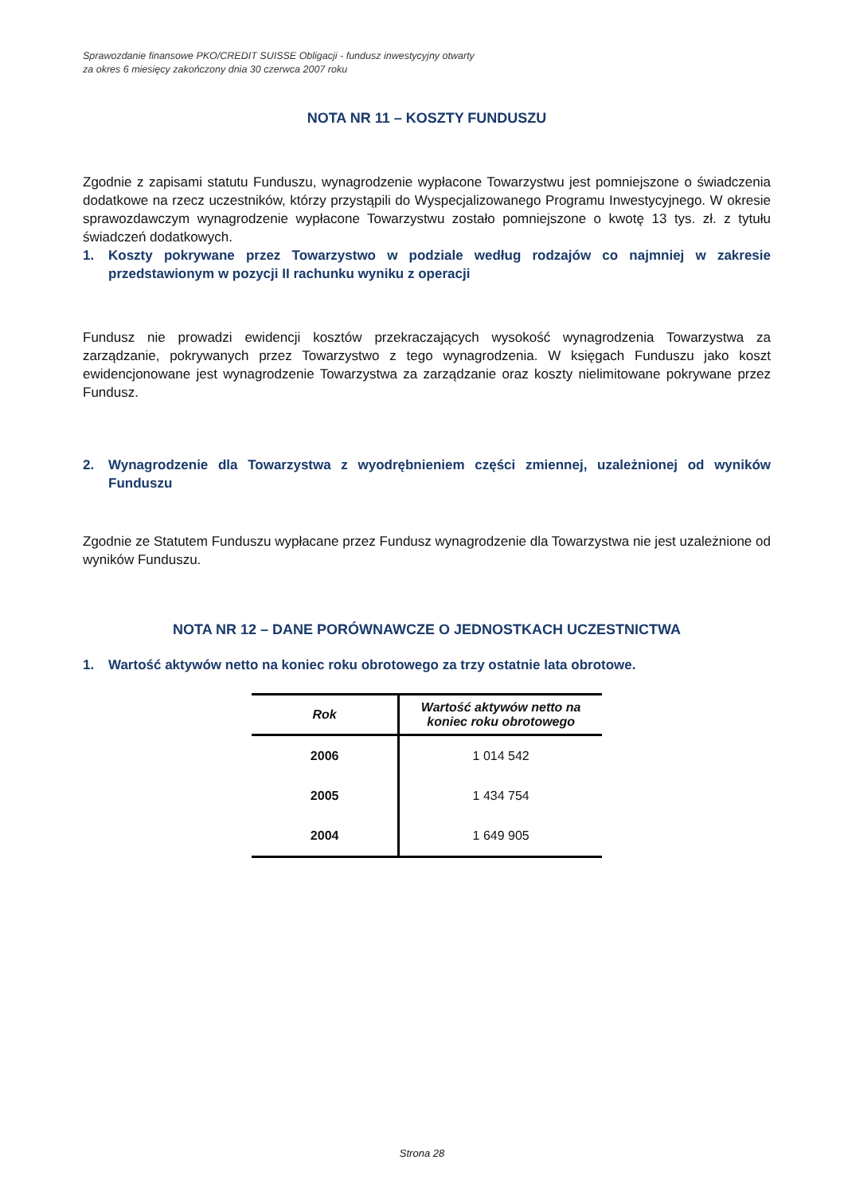Sprawozdanie finansowe PKO/CREDIT SUISSE Obligacji - fundusz inwestycyjny otwarty
za okres 6 miesięcy zakończony dnia 30 czerwca 2007 roku
NOTA NR 11 – KOSZTY FUNDUSZU
Zgodnie z zapisami statutu Funduszu, wynagrodzenie wypłacone Towarzystwu jest pomniejszone o świadczenia dodatkowe na rzecz uczestników, którzy przystąpili do Wyspecjalizowanego Programu Inwestycyjnego. W okresie sprawozdawczym wynagrodzenie wypłacone Towarzystwu zostało pomniejszone o kwotę 13 tys. zł. z tytułu świadczeń dodatkowych.
1. Koszty pokrywane przez Towarzystwo w podziale według rodzajów co najmniej w zakresie przedstawionym w pozycji II rachunku wyniku z operacji
Fundusz nie prowadzi ewidencji kosztów przekraczających wysokość wynagrodzenia Towarzystwa za zarządzanie, pokrywanych przez Towarzystwo z tego wynagrodzenia. W księgach Funduszu jako koszt ewidencjonowane jest wynagrodzenie Towarzystwa za zarządzanie oraz koszty nielimitowane pokrywane przez Fundusz.
2. Wynagrodzenie dla Towarzystwa z wyodrębnieniem części zmiennej, uzależnionej od wyników Funduszu
Zgodnie ze Statutem Funduszu wypłacane przez Fundusz wynagrodzenie dla Towarzystwa nie jest uzależnione od wyników Funduszu.
NOTA NR 12 – DANE PORÓWNAWCZE O JEDNOSTKACH UCZESTNICTWA
1. Wartość aktywów netto na koniec roku obrotowego za trzy ostatnie lata obrotowe.
| Rok | Wartość aktywów netto na koniec roku obrotowego |
| --- | --- |
| 2006 | 1 014 542 |
| 2005 | 1 434 754 |
| 2004 | 1 649 905 |
Strona 28